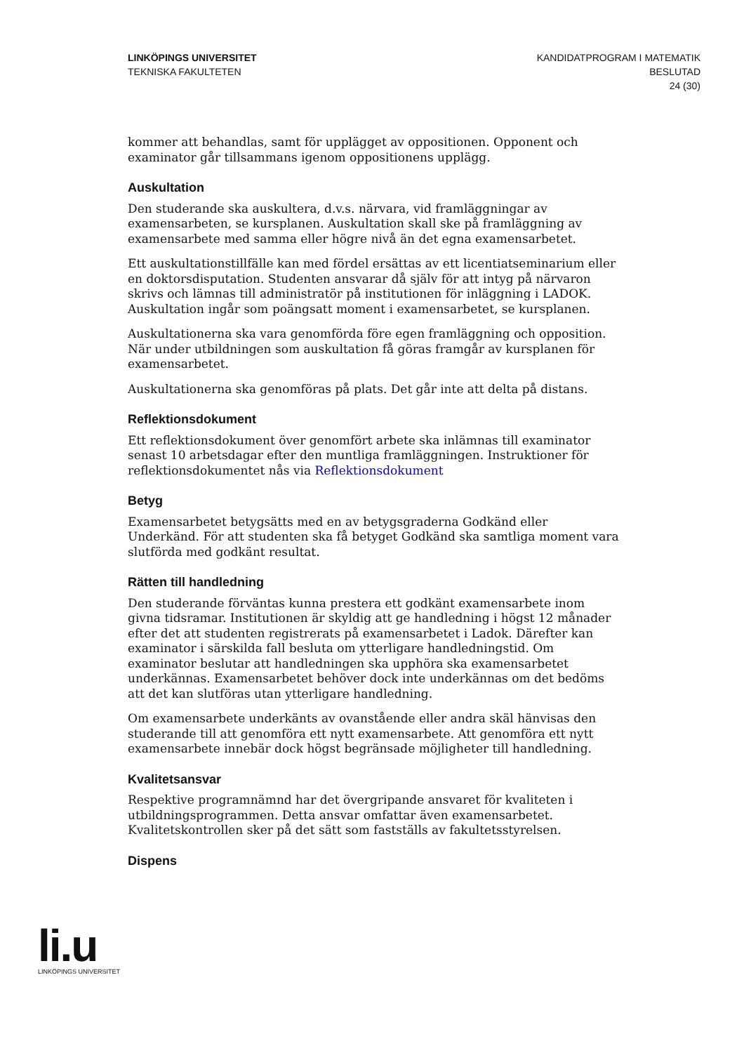LINKÖPINGS UNIVERSITET
TEKNISKA FAKULTETEN
KANDIDATPROGRAM I MATEMATIK
BESLUTAD
24 (30)
kommer att behandlas, samt för upplägget av oppositionen. Opponent och examinator går tillsammans igenom oppositionens upplägg.
Auskultation
Den studerande ska auskultera, d.v.s. närvara, vid framläggningar av examensarbeten, se kursplanen. Auskultation skall ske på framläggning av examensarbete med samma eller högre nivå än det egna examensarbetet.
Ett auskultationstillfälle kan med fördel ersättas av ett licentiatseminarium eller en doktorsdisputation. Studenten ansvarar då själv för att intyg på närvaron skrivs och lämnas till administratör på institutionen för inläggning i LADOK. Auskultation ingår som poängsatt moment i examensarbetet, se kursplanen.
Auskultationerna ska vara genomförda före egen framläggning och opposition. När under utbildningen som auskultation få göras framgår av kursplanen för examensarbetet.
Auskultationerna ska genomföras på plats. Det går inte att delta på distans.
Reflektionsdokument
Ett reflektionsdokument över genomfört arbete ska inlämnas till examinator senast 10 arbetsdagar efter den muntliga framläggningen. Instruktioner för reflektionsdokumentet nås via Reflektionsdokument
Betyg
Examensarbetet betygsätts med en av betygsgraderna Godkänd eller Underkänd. För att studenten ska få betyget Godkänd ska samtliga moment vara slutförda med godkänt resultat.
Rätten till handledning
Den studerande förväntas kunna prestera ett godkänt examensarbete inom givna tidsramar. Institutionen är skyldig att ge handledning i högst 12 månader efter det att studenten registrerats på examensarbetet i Ladok. Därefter kan examinator i särskilda fall besluta om ytterligare handledningstid. Om examinator beslutar att handledningen ska upphöra ska examensarbetet underkännas. Examensarbetet behöver dock inte underkännas om det bedöms att det kan slutföras utan ytterligare handledning.
Om examensarbete underkänts av ovanstående eller andra skäl hänvisas den studerande till att genomföra ett nytt examensarbete. Att genomföra ett nytt examensarbete innebär dock högst begränsade möjligheter till handledning.
Kvalitetsansvar
Respektive programnämnd har det övergripande ansvaret för kvaliteten i utbildningsprogrammen. Detta ansvar omfattar även examensarbetet. Kvalitetskontrollen sker på det sätt som fastställs av fakultetsstyrelsen.
Dispens
li.u
LINKÖPINGS UNIVERSITET